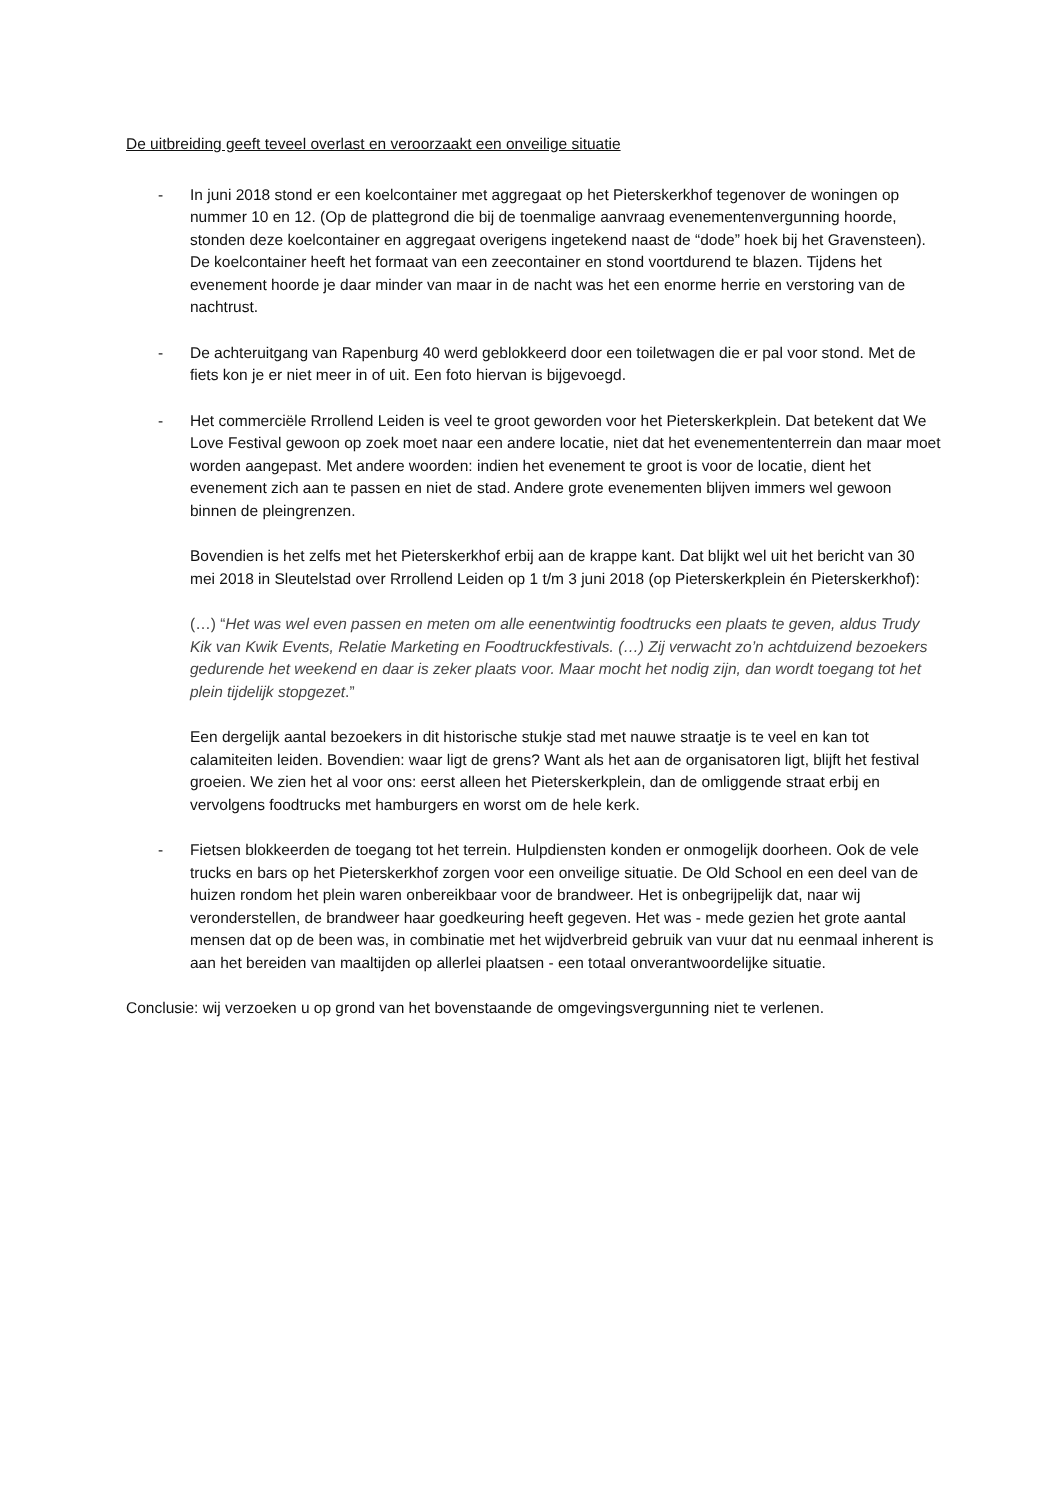De uitbreiding geeft teveel overlast en veroorzaakt een onveilige situatie
- In juni 2018 stond er een koelcontainer met aggregaat op het Pieterskerkhof tegenover de woningen op nummer 10 en 12. (Op de plattegrond die bij de toenmalige aanvraag evenementenvergunning hoorde, stonden deze koelcontainer en aggregaat overigens ingetekend naast de “dode” hoek bij het Gravensteen). De koelcontainer heeft het formaat van een zeecontainer en stond voortdurend te blazen. Tijdens het evenement hoorde je daar minder van maar in de nacht was het een enorme herrie en verstoring van de nachtrust.
- De achteruitgang van Rapenburg 40 werd geblokkeerd door een toiletwagen die er pal voor stond. Met de fiets kon je er niet meer in of uit. Een foto hiervan is bijgevoegd.
- Het commerciële Rrrollend Leiden is veel te groot geworden voor het Pieterskerkplein. Dat betekent dat We Love Festival gewoon op zoek moet naar een andere locatie, niet dat het evenemententerrein dan maar moet worden aangepast. Met andere woorden: indien het evenement te groot is voor de locatie, dient het evenement zich aan te passen en niet de stad. Andere grote evenementen blijven immers wel gewoon binnen de pleingrenzen.
Bovendien is het zelfs met het Pieterskerkhof erbij aan de krappe kant. Dat blijkt wel uit het bericht van 30 mei 2018 in Sleutelstad over Rrrollend Leiden op 1 t/m 3 juni 2018 (op Pieterskerkplein én Pieterskerkhof):
(…) “Het was wel even passen en meten om alle eenentwintig foodtrucks een plaats te geven, aldus Trudy Kik van Kwik Events, Relatie Marketing en Foodtruckfestivals. (…) Zij verwacht zo’n achtduizend bezoekers gedurende het weekend en daar is zeker plaats voor. Maar mocht het nodig zijn, dan wordt toegang tot het plein tijdelijk stopgezet.”
Een dergelijk aantal bezoekers in dit historische stukje stad met nauwe straatje is te veel en kan tot calamiteiten leiden. Bovendien: waar ligt de grens? Want als het aan de organisatoren ligt, blijft het festival groeien. We zien het al voor ons: eerst alleen het Pieterskerkplein, dan de omliggende straat erbij en vervolgens foodtrucks met hamburgers en worst om de hele kerk.
- Fietsen blokkeerden de toegang tot het terrein. Hulpdiensten konden er onmogelijk doorheen. Ook de vele trucks en bars op het Pieterskerkhof zorgen voor een onveilige situatie. De Old School en een deel van de huizen rondom het plein waren onbereikbaar voor de brandweer. Het is onbegrijpelijk dat, naar wij veronderstellen, de brandweer haar goedkeuring heeft gegeven. Het was - mede gezien het grote aantal mensen dat op de been was, in combinatie met het wijdverbreid gebruik van vuur dat nu eenmaal inherent is aan het bereiden van maaltijden op allerlei plaatsen - een totaal onverantwoordelijke situatie.
Conclusie: wij verzoeken u op grond van het bovenstaande de omgevingsvergunning niet te verlenen.